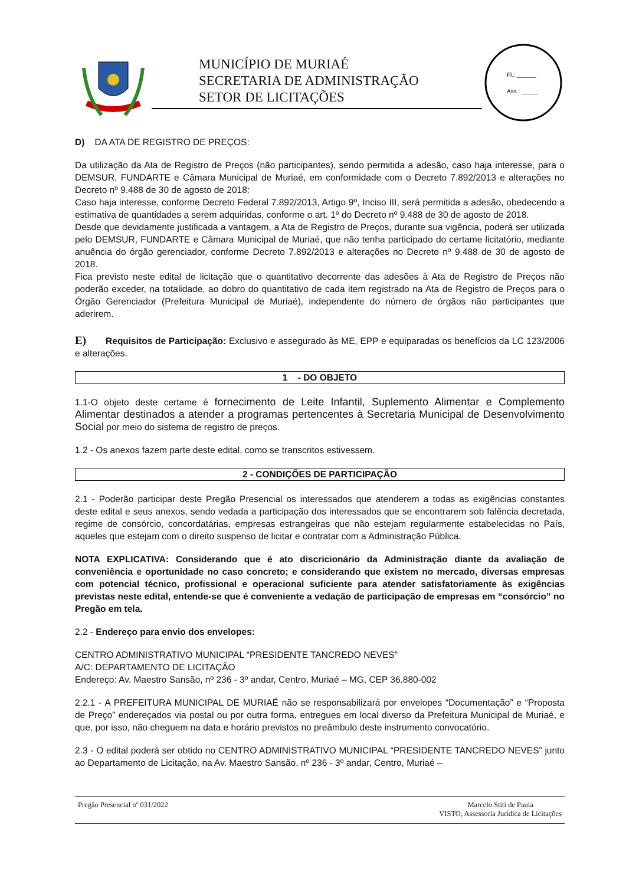MUNICÍPIO DE MURIAÉ
SECRETARIA DE ADMINISTRAÇÃO
SETOR DE LICITAÇÕES
Fl.: ______
Ass.: _____
D) DA ATA DE REGISTRO DE PREÇOS:
Da utilização da Ata de Registro de Preços (não participantes), sendo permitida a adesão, caso haja interesse, para o DEMSUR, FUNDARTE e Câmara Municipal de Muriaé, em conformidade com o Decreto 7.892/2013 e alterações no Decreto nº 9.488 de 30 de agosto de 2018:
Caso haja interesse, conforme Decreto Federal 7.892/2013, Artigo 9º, Inciso III, será permitida a adesão, obedecendo a estimativa de quantidades a serem adquiridas, conforme o art. 1º do Decreto nº 9.488 de 30 de agosto de 2018.
Desde que devidamente justificada a vantagem, a Ata de Registro de Preços, durante sua vigência, poderá ser utilizada pelo DEMSUR, FUNDARTE e Câmara Municipal de Muriaé, que não tenha participado do certame licitatório, mediante anuência do órgão gerenciador, conforme Decreto 7.892/2013 e alterações no Decreto nº 9.488 de 30 de agosto de 2018.
Fica previsto neste edital de licitação que o quantitativo decorrente das adesões à Ata de Registro de Preços não poderão exceder, na totalidade, ao dobro do quantitativo de cada item registrado na Ata de Registro de Preços para o Órgão Gerenciador (Prefeitura Municipal de Muriaé), independente do número de órgãos não participantes que aderirem.
E) Requisitos de Participação: Exclusivo e assegurado às ME, EPP e equiparadas os benefícios da LC 123/2006 e alterações.
1 - DO OBJETO
1.1-O objeto deste certame é fornecimento de Leite Infantil, Suplemento Alimentar e Complemento Alimentar destinados a atender a programas pertencentes à Secretaria Municipal de Desenvolvimento Social por meio do sistema de registro de preços.
1.2 - Os anexos fazem parte deste edital, como se transcritos estivessem.
2 - CONDIÇÕES DE PARTICIPAÇÃO
2.1 - Poderão participar deste Pregão Presencial os interessados que atenderem a todas as exigências constantes deste edital e seus anexos, sendo vedada a participação dos interessados que se encontrarem sob falência decretada, regime de consórcio, concordatárias, empresas estrangeiras que não estejam regularmente estabelecidas no País, aqueles que estejam com o direito suspenso de licitar e contratar com a Administração Pública.
NOTA EXPLICATIVA: Considerando que é ato discricionário da Administração diante da avaliação de conveniência e oportunidade no caso concreto; e considerando que existem no mercado, diversas empresas com potencial técnico, profissional e operacional suficiente para atender satisfatoriamente às exigências previstas neste edital, entende-se que é conveniente a vedação de participação de empresas em “consórcio” no Pregão em tela.
2.2 - Endereço para envio dos envelopes:
CENTRO ADMINISTRATIVO MUNICIPAL “PRESIDENTE TANCREDO NEVES”
A/C: DEPARTAMENTO DE LICITAÇÃO
Endereço: Av. Maestro Sansão, nº 236 - 3º andar, Centro, Muriaé – MG, CEP 36.880-002
2.2.1 - A PREFEITURA MUNICIPAL DE MURIAÉ não se responsabilizará por envelopes “Documentação” e “Proposta de Preço” endereçados via postal ou por outra forma, entregues em local diverso da Prefeitura Municipal de Muriaé, e que, por isso, não cheguem na data e horário previstos no preâmbulo deste instrumento convocatório.
2.3 - O edital poderá ser obtido no CENTRO ADMINISTRATIVO MUNICIPAL “PRESIDENTE TANCREDO NEVES” junto ao Departamento de Licitação, na Av. Maestro Sansão, nº 236 - 3º andar, Centro, Muriaé –
Pregão Presencial nº 031/2022 Marcelo Stiti de Paula
VISTO, Assessoria Jurídica de Licitações